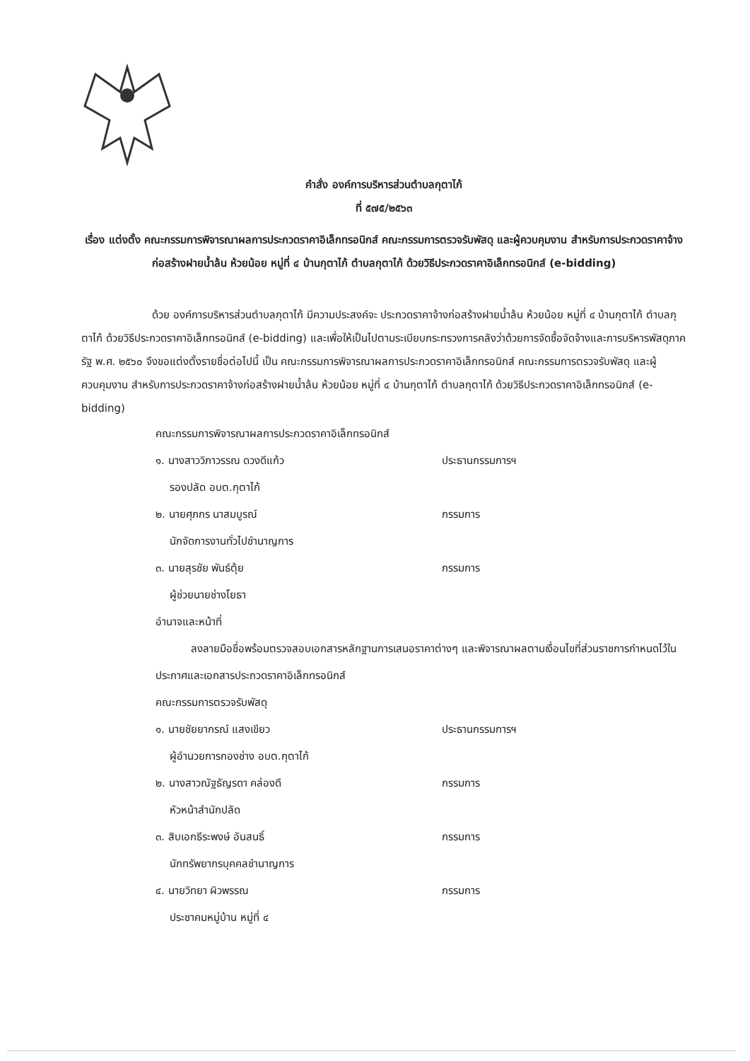คำสั่ง องค์การบริหารส่วนตำบลกุตาไก้
ที่ ๕๗๕/๒๕๖๓
เรื่อง แต่งตั้ง คณะกรรมการพิจารณาผลการประกวดราคาอิเล็กทรอนิกส์ คณะกรรมการตรวจรับพัสดุ และผู้ควบคุมงาน สำหรับการประกวดราคาจ้างก่อสร้างฝายน้ำล้น ห้วยน้อย หมู่ที่ ๔ บ้านกุตาไก้ ตำบลกุตาไก้ ด้วยวิธีประกวดราคาอิเล็กทรอนิกส์ (e-bidding)
ด้วย องค์การบริหารส่วนตำบลกุตาไก้ มีความประสงค์จะ ประกวดราคาจ้างก่อสร้างฝายน้ำล้น ห้วยน้อย หมู่ที่ ๔ บ้านกุตาไก้ ตำบลกุตาไก้ ด้วยวิธีประกวดราคาอิเล็กทรอนิกส์ (e-bidding) และเพื่อให้เป็นไปตามระเบียบกระทรวงการคลังว่าด้วยการจัดซื้อจัดจ้างและการบริหารพัสดุภาครัฐ พ.ศ. ๒๕๖๐ จึงขอแต่งตั้งรายชื่อต่อไปนี้ เป็น คณะกรรมการพิจารณาผลการประกวดราคาอิเล็กทรอนิกส์ คณะกรรมการตรวจรับพัสดุ และผู้ควบคุมงาน สำหรับการประกวดราคาจ้างก่อสร้างฝายน้ำล้น ห้วยน้อย หมู่ที่ ๔ บ้านกุตาไก้ ตำบลกุตาไก้ ด้วยวิธีประกวดราคาอิเล็กทรอนิกส์ (e-bidding)
คณะกรรมการพิจารณาผลการประกวดราคาอิเล็กทรอนิกส์
๑. นางสาววิภาวรรณ ดวงดีแก้ว ประธานกรรมการฯ
รองปลัด อบต.กุตาไก้
๒. นายศุภกร นาสมบูรณ์ กรรมการ
นักจัดการงานทั่วไปชำนาญการ
๓. นายสุรชัย พันธ์ตุ้ย กรรมการ
ผู้ช่วยนายช่างโยธา
อำนาจและหน้าที่
ลงลายมือชื่อพร้อมตรวจสอบเอกสารหลักฐานการเสนอราคาต่างๆ และพิจารณาผลตามเงื่อนไขที่ส่วนราชการกำหนดไว้ในประกาศและเอกสารประกวดราคาอิเล็กทรอนิกส์
คณะกรรมการตรวจรับพัสดุ
๑. นายชัยยากรณ์ แสงเขียว ประธานกรรมการฯ
ผู้อำนวยการกองช่าง อบต.กุตาไก้
๒. นางสาวณัฐธัญรดา คล่องดี กรรมการ
หัวหน้าสำนักปลัด
๓. สิบเอกธีระพงษ์ อันสนธิ์ กรรมการ
นักทรัพยากรบุคคลชำนาญการ
๔. นายวิทยา ผิวพรรณ กรรมการ
ประชาคมหมู่บ้าน หมู่ที่ ๔